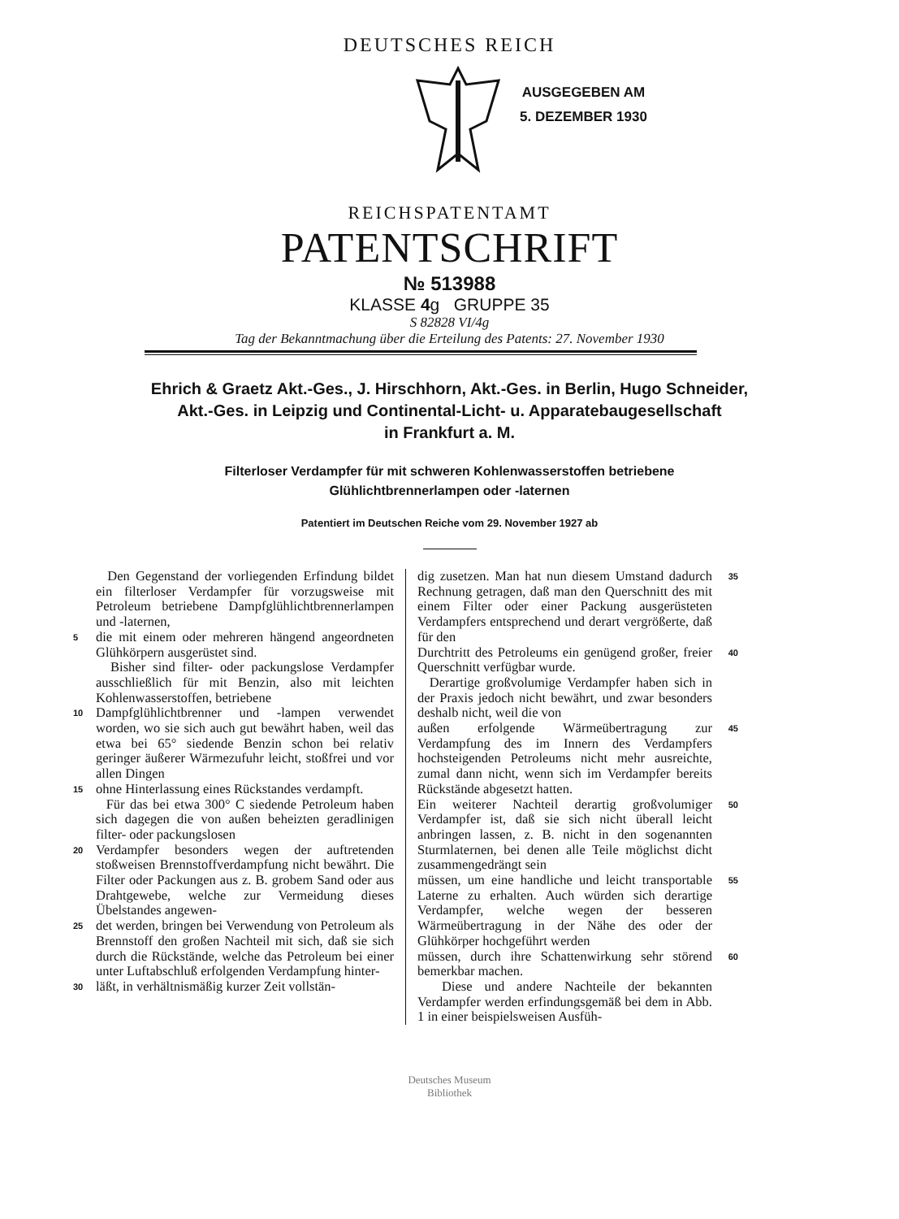DEUTSCHES REICH
AUSGEGEBEN AM
5. DEZEMBER 1930
REICHSPATENTAMT
PATENTSCHRIFT
№ 513988
KLASSE 4g GRUPPE 35
S 82828 VI/4g
Tag der Bekanntmachung über die Erteilung des Patents: 27. November 1930
Ehrich & Graetz Akt.-Ges., J. Hirschhorn, Akt.-Ges. in Berlin, Hugo Schneider,
Akt.-Ges. in Leipzig und Continental-Licht- u. Apparatebaugesellschaft
in Frankfurt a. M.
Filterloser Verdampfer für mit schweren Kohlenwasserstoffen betriebene
Glühlichtbrennerlampen oder -laternen
Patentiert im Deutschen Reiche vom 29. November 1927 ab
Den Gegenstand der vorliegenden Erfindung bildet ein filterloser Verdampfer für vorzugsweise mit Petroleum betriebene Dampfglühlichtbrennerlampen und -laternen,
5 die mit einem oder mehreren hängend angeordneten Glühkörpern ausgerüstet sind.
Bisher sind filter- oder packungslose Verdampfer ausschließlich für mit Benzin, also mit leichten Kohlenwasserstoffen, betriebene
10 Dampfglühlichtbrenner und -lampen verwendet worden, wo sie sich auch gut bewährt haben, weil das etwa bei 65° siedende Benzin schon bei relativ geringer äußerer Wärmezufuhr leicht, stoßfrei und vor allen Dingen
15 ohne Hinterlassung eines Rückstandes verdampft.
Für das bei etwa 300° C siedende Petroleum haben sich dagegen die von außen beheizten geradlinigen filter- oder packungslosen
20 Verdampfer besonders wegen der auftretenden stoßweisen Brennstoffverdampfung nicht bewährt. Die Filter oder Packungen aus z. B. grobem Sand oder aus Drahtgewebe, welche zur Vermeidung dieses Übelstandes angewen-
25 det werden, bringen bei Verwendung von Petroleum als Brennstoff den großen Nachteil mit sich, daß sie sich durch die Rückstände, welche das Petroleum bei einer unter Luftabschluß erfolgenden Verdampfung hinter-
30 läßt, in verhältnismäßig kurzer Zeit vollstän-
dig zusetzen. Man hat nun diesem Umstand dadurch Rechnung getragen, daß man den Querschnitt des mit einem Filter oder einer Packung ausgerüsteten Verdampfers entsprechend und derart vergrößerte, daß für den 35
Durchtritt des Petroleums ein genügend großer, freier Querschnitt verfügbar wurde.
Derartige großvolumige Verdampfer haben sich in der Praxis jedoch nicht bewährt, und zwar besonders deshalb nicht, weil die von 40
außen erfolgende Wärmeübertragung zur Verdampfung des im Innern des Verdampfers hochsteigenden Petroleums nicht mehr ausreichte, zumal dann nicht, wenn sich im Verdampfer bereits Rückstände abgesetzt hatten. 45
Ein weiterer Nachteil derartig großvolumiger Verdampfer ist, daß sie sich nicht überall leicht anbringen lassen, z. B. nicht in den sogenannten Sturmlaternen, bei denen alle Teile möglichst dicht zusammengedrängt sein 50
müssen, um eine handliche und leicht transportable Laterne zu erhalten. Auch würden sich derartige Verdampfer, welche wegen der besseren Wärmeübertragung in der Nähe des oder der Glühkörper hochgeführt werden 55
müssen, durch ihre Schattenwirkung sehr störend bemerkbar machen.
Diese und andere Nachteile der bekannten Verdampfer werden erfindungsgemäß bei dem in Abb. 1 in einer beispielsweisen Ausfüh- 60
Deutsches Museum
Bibliothek